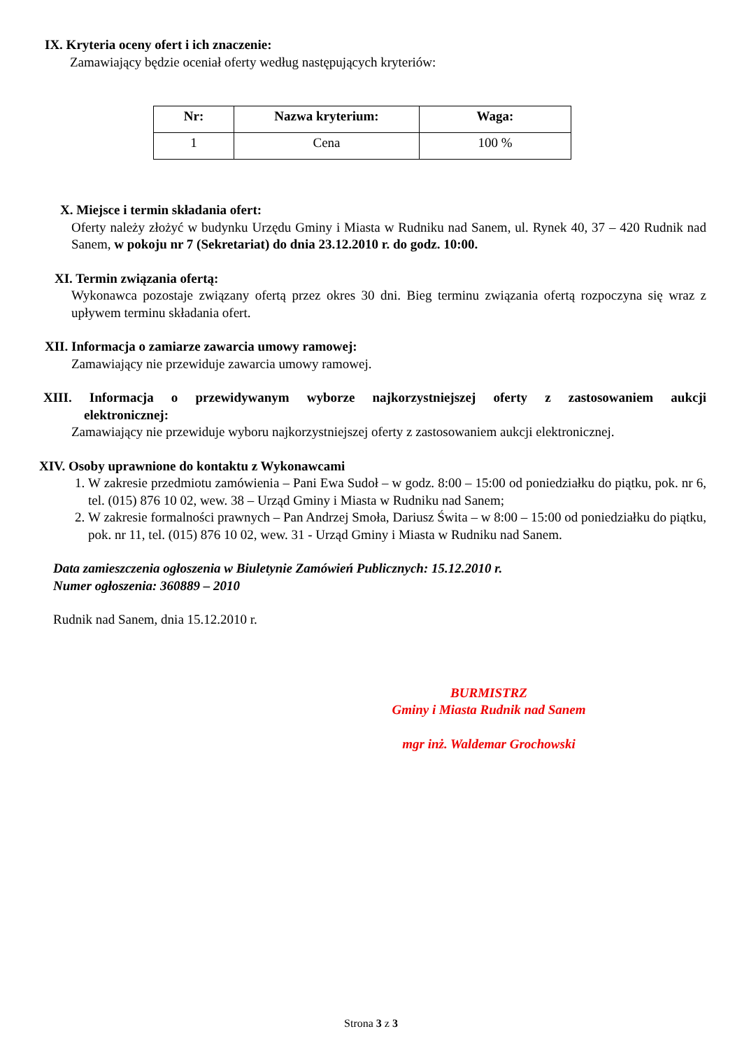IX. Kryteria oceny ofert i ich znaczenie:
Zamawiający będzie oceniał oferty według następujących kryteriów:
| Nr: | Nazwa kryterium: | Waga: |
| --- | --- | --- |
| 1 | Cena | 100 % |
X. Miejsce i termin składania ofert:
Oferty należy złożyć w budynku Urzędu Gminy i Miasta w Rudniku nad Sanem, ul. Rynek 40, 37 – 420 Rudnik nad Sanem, w pokoju nr 7 (Sekretariat) do dnia 23.12.2010 r. do godz. 10:00.
XI. Termin związania ofertą:
Wykonawca pozostaje związany ofertą przez okres 30 dni. Bieg terminu związania ofertą rozpoczyna się wraz z upływem terminu składania ofert.
XII. Informacja o zamiarze zawarcia umowy ramowej:
Zamawiający nie przewiduje zawarcia umowy ramowej.
XIII. Informacja o przewidywanym wyborze najkorzystniejszej oferty z zastosowaniem aukcji elektronicznej:
Zamawiający nie przewiduje wyboru najkorzystniejszej oferty z zastosowaniem aukcji elektronicznej.
XIV. Osoby uprawnione do kontaktu z Wykonawcami
1. W zakresie przedmiotu zamówienia – Pani Ewa Sudoł – w godz. 8:00 – 15:00 od poniedziałku do piątku, pok. nr 6, tel. (015) 876 10 02, wew. 38 – Urząd Gminy i Miasta w Rudniku nad Sanem;
2. W zakresie formalności prawnych – Pan Andrzej Smoła, Dariusz Świta – w 8:00 – 15:00 od poniedziałku do piątku, pok. nr 11, tel. (015) 876 10 02, wew. 31 - Urząd Gminy i Miasta w Rudniku nad Sanem.
Data zamieszczenia ogłoszenia w Biuletynie Zamówień Publicznych: 15.12.2010 r.
Numer ogłoszenia: 360889 – 2010
Rudnik nad Sanem, dnia 15.12.2010 r.
BURMISTRZ
Gminy i Miasta Rudnik nad Sanem
mgr inż. Waldemar Grochowski
Strona 3 z 3